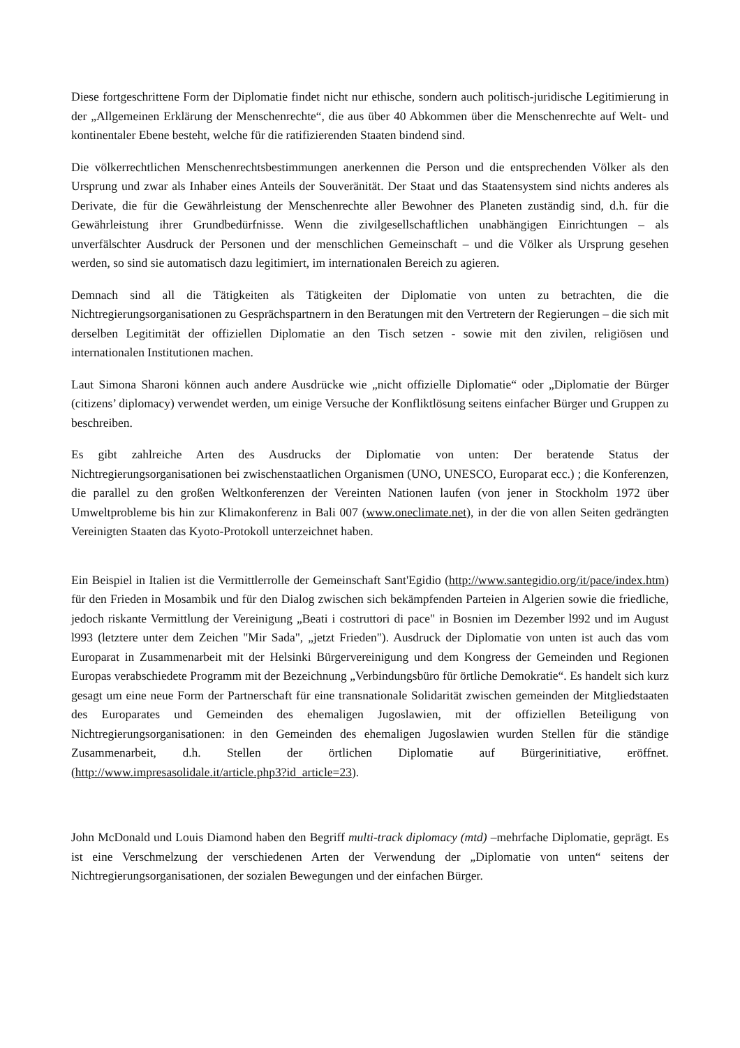Diese fortgeschrittene Form der Diplomatie findet nicht nur ethische, sondern auch politisch-juridische Legitimierung in der „Allgemeinen Erklärung der Menschenrechte“, die aus über 40 Abkommen über die Menschenrechte auf Welt- und kontinentaler Ebene besteht, welche für die ratifizierenden Staaten bindend sind.
Die völkerrechtlichen Menschenrechtsbestimmungen anerkennen die Person und die entsprechenden Völker als den Ursprung und zwar als Inhaber eines Anteils der Souveränität. Der Staat und das Staatensystem sind nichts anderes als Derivate, die für die Gewährleistung der Menschenrechte aller Bewohner des Planeten zuständig sind, d.h. für die Gewährleistung ihrer Grundbedürfnisse. Wenn die zivilgesellschaftlichen unabhängigen Einrichtungen – als unverfälschter Ausdruck der Personen und der menschlichen Gemeinschaft – und die Völker als Ursprung gesehen werden, so sind sie automatisch dazu legitimiert, im internationalen Bereich zu agieren.
Demnach sind all die Tätigkeiten als Tätigkeiten der Diplomatie von unten zu betrachten, die die Nichtregierungsorganisationen zu Gesprächspartnern in den Beratungen mit den Vertretern der Regierungen – die sich mit derselben Legitimität der offiziellen Diplomatie an den Tisch setzen - sowie mit den zivilen, religiösen und internationalen Institutionen machen.
Laut Simona Sharoni können auch andere Ausdrücke wie „nicht offizielle Diplomatie“ oder „Diplomatie der Bürger (citizens’ diplomacy) verwendet werden, um einige Versuche der Konfliktlösung seitens einfacher Bürger und Gruppen zu beschreiben.
Es gibt zahlreiche Arten des Ausdrucks der Diplomatie von unten: Der beratende Status der Nichtregierungsorganisationen bei zwischenstaatlichen Organismen (UNO, UNESCO, Europarat ecc.) ; die Konferenzen, die parallel zu den großen Weltkonferenzen der Vereinten Nationen laufen (von jener in Stockholm 1972 über Umweltprobleme bis hin zur Klimakonferenz in Bali 007 (www.oneclimate.net), in der die von allen Seiten gedrängten Vereinigten Staaten das Kyoto-Protokoll unterzeichnet haben.
Ein Beispiel in Italien ist die Vermittlerrolle der Gemeinschaft Sant'Egidio (http://www.santegidio.org/it/pace/index.htm) für den Frieden in Mosambik und für den Dialog zwischen sich bekämpfenden Parteien in Algerien sowie die friedliche, jedoch riskante Vermittlung der Vereinigung „Beati i costruttori di pace" in Bosnien im Dezember l992 und im August l993 (letztere unter dem Zeichen "Mir Sada", „jetzt Frieden"). Ausdruck der Diplomatie von unten ist auch das vom Europarat in Zusammenarbeit mit der Helsinki Bürgervereinigung und dem Kongress der Gemeinden und Regionen Europas verabschiedete Programm mit der Bezeichnung „Verbindungsbüro für örtliche Demokratie“. Es handelt sich kurz gesagt um eine neue Form der Partnerschaft für eine transnationale Solidarität zwischen gemeinden der Mitgliedstaaten des Europarates und Gemeinden des ehemaligen Jugoslawien, mit der offiziellen Beteiligung von Nichtregierungsorganisationen: in den Gemeinden des ehemaligen Jugoslawien wurden Stellen für die ständige Zusammenarbeit, d.h. Stellen der örtlichen Diplomatie auf Bürgerinitiative, eröffnet. (http://www.impresasolidale.it/article.php3?id_article=23).
John McDonald und Louis Diamond haben den Begriff multi-track diplomacy (mtd) –mehrfache Diplomatie, geprägt. Es ist eine Verschmelzung der verschiedenen Arten der Verwendung der „Diplomatie von unten“ seitens der Nichtregierungsorganisationen, der sozialen Bewegungen und der einfachen Bürger.